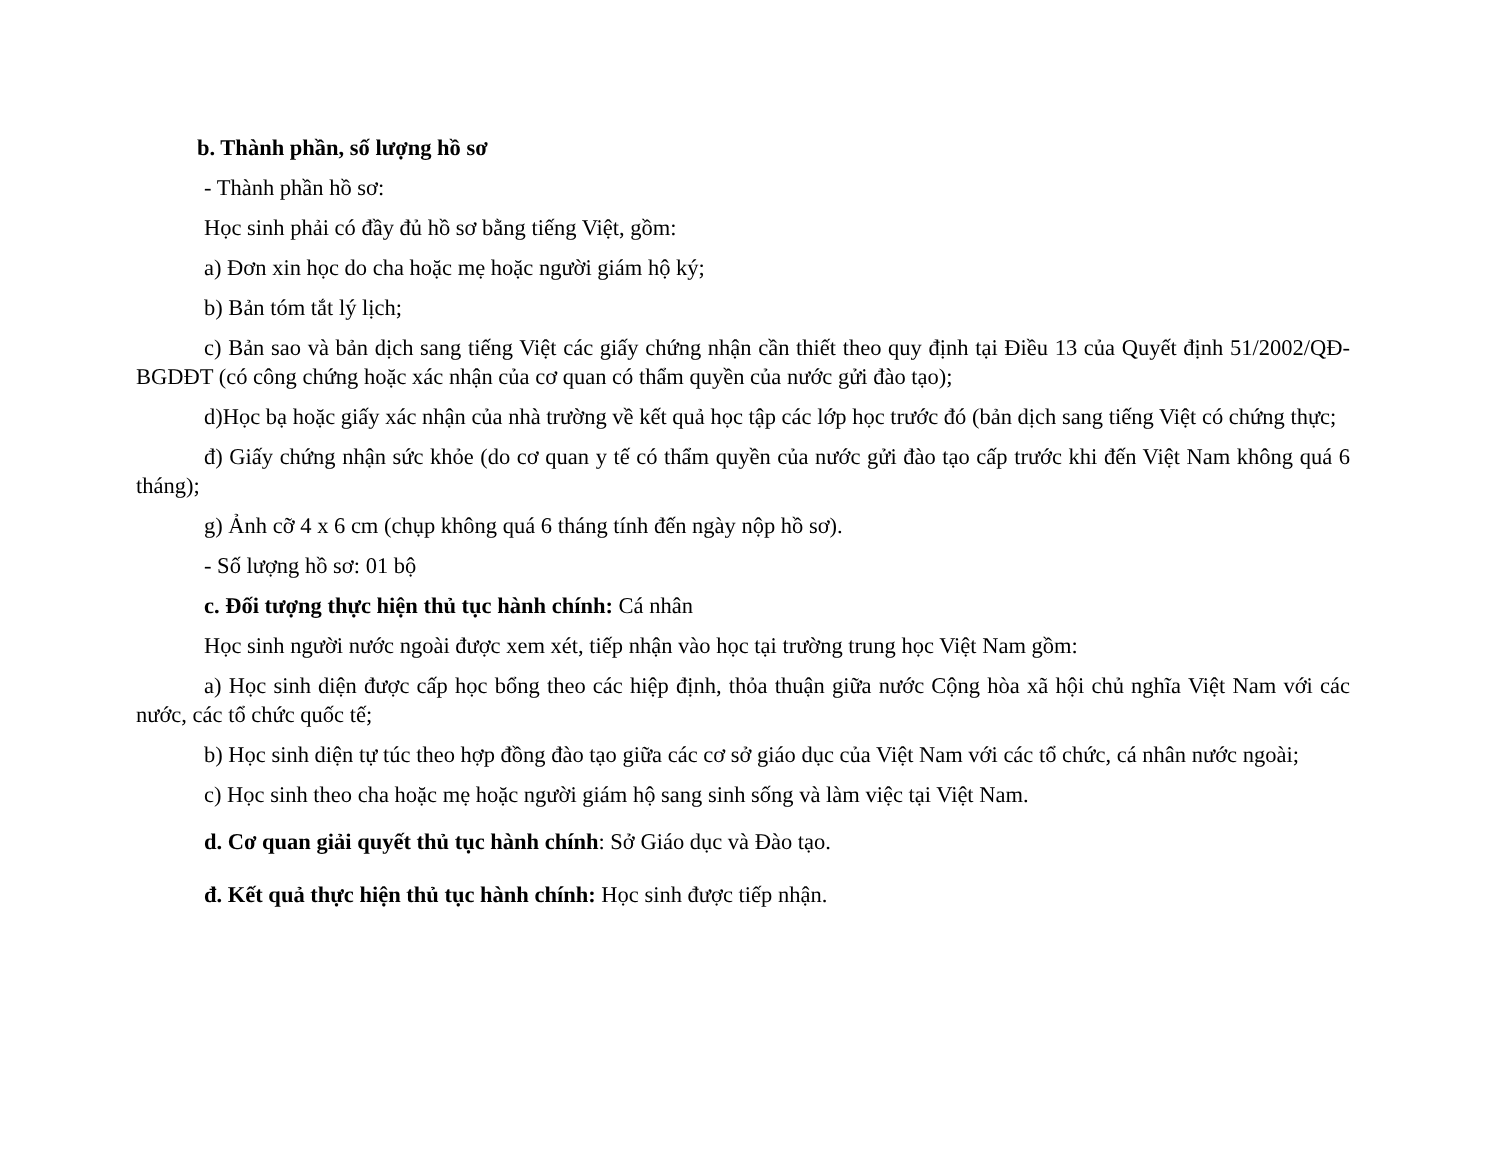b. Thành phần, số lượng hồ sơ
- Thành phần hồ sơ:
Học sinh phải có đầy đủ hồ sơ bằng tiếng Việt, gồm:
a) Đơn xin học do cha hoặc mẹ hoặc người giám hộ ký;
b) Bản tóm tắt lý lịch;
c) Bản sao và bản dịch sang tiếng Việt các giấy chứng nhận cần thiết theo quy định tại Điều 13 của Quyết định 51/2002/QĐ-BGDĐT (có công chứng hoặc xác nhận của cơ quan có thẩm quyền của nước gửi đào tạo);
d)Học bạ hoặc giấy xác nhận của nhà trường về kết quả học tập các lớp học trước đó (bản dịch sang tiếng Việt có chứng thực;
đ) Giấy chứng nhận sức khỏe (do cơ quan y tế có thẩm quyền của nước gửi đào tạo cấp trước khi đến Việt Nam không quá 6 tháng);
g) Ảnh cỡ 4 x 6 cm (chụp không quá 6 tháng tính đến ngày nộp hồ sơ).
- Số lượng hồ sơ: 01 bộ
c. Đối tượng thực hiện thủ tục hành chính: Cá nhân
Học sinh người nước ngoài được xem xét, tiếp nhận vào học tại trường trung học Việt Nam gồm:
a) Học sinh diện được cấp học bổng theo các hiệp định, thỏa thuận giữa nước Cộng hòa xã hội chủ nghĩa Việt Nam với các nước, các tổ chức quốc tế;
b) Học sinh diện tự túc theo hợp đồng đào tạo giữa các cơ sở giáo dục của Việt Nam với các tổ chức, cá nhân nước ngoài;
c) Học sinh theo cha hoặc mẹ hoặc người giám hộ sang sinh sống và làm việc tại Việt Nam.
d. Cơ quan giải quyết thủ tục hành chính: Sở Giáo dục và Đào tạo.
đ. Kết quả thực hiện thủ tục hành chính: Học sinh được tiếp nhận.